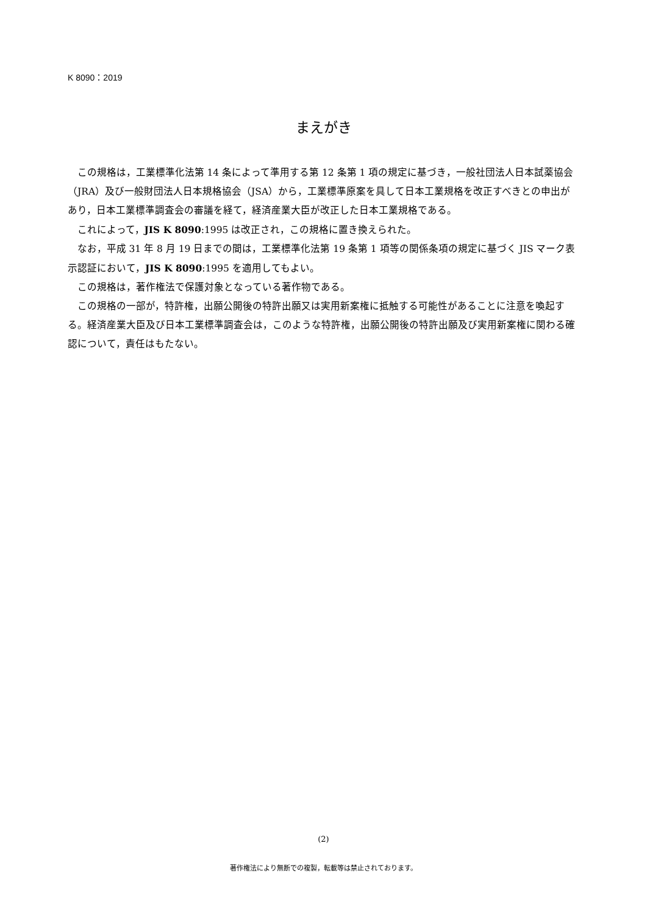K 8090：2019
まえがき
この規格は，工業標準化法第 14 条によって準用する第 12 条第 1 項の規定に基づき，一般社団法人日本試薬協会（JRA）及び一般財団法人日本規格協会（JSA）から，工業標準原案を具して日本工業規格を改正すべきとの申出があり，日本工業標準調査会の審議を経て，経済産業大臣が改正した日本工業規格である。
これによって，JIS K 8090:1995 は改正され，この規格に置き換えられた。
なお，平成 31 年 8 月 19 日までの間は，工業標準化法第 19 条第 1 項等の関係条項の規定に基づく JIS マーク表示認証において，JIS K 8090:1995 を適用してもよい。
この規格は，著作権法で保護対象となっている著作物である。
この規格の一部が，特許権，出願公開後の特許出願又は実用新案権に抵触する可能性があることに注意を喚起する。経済産業大臣及び日本工業標準調査会は，このような特許権，出願公開後の特許出願及び実用新案権に関わる確認について，責任はもたない。
(2)
著作権法により無断での複製，転載等は禁止されております。